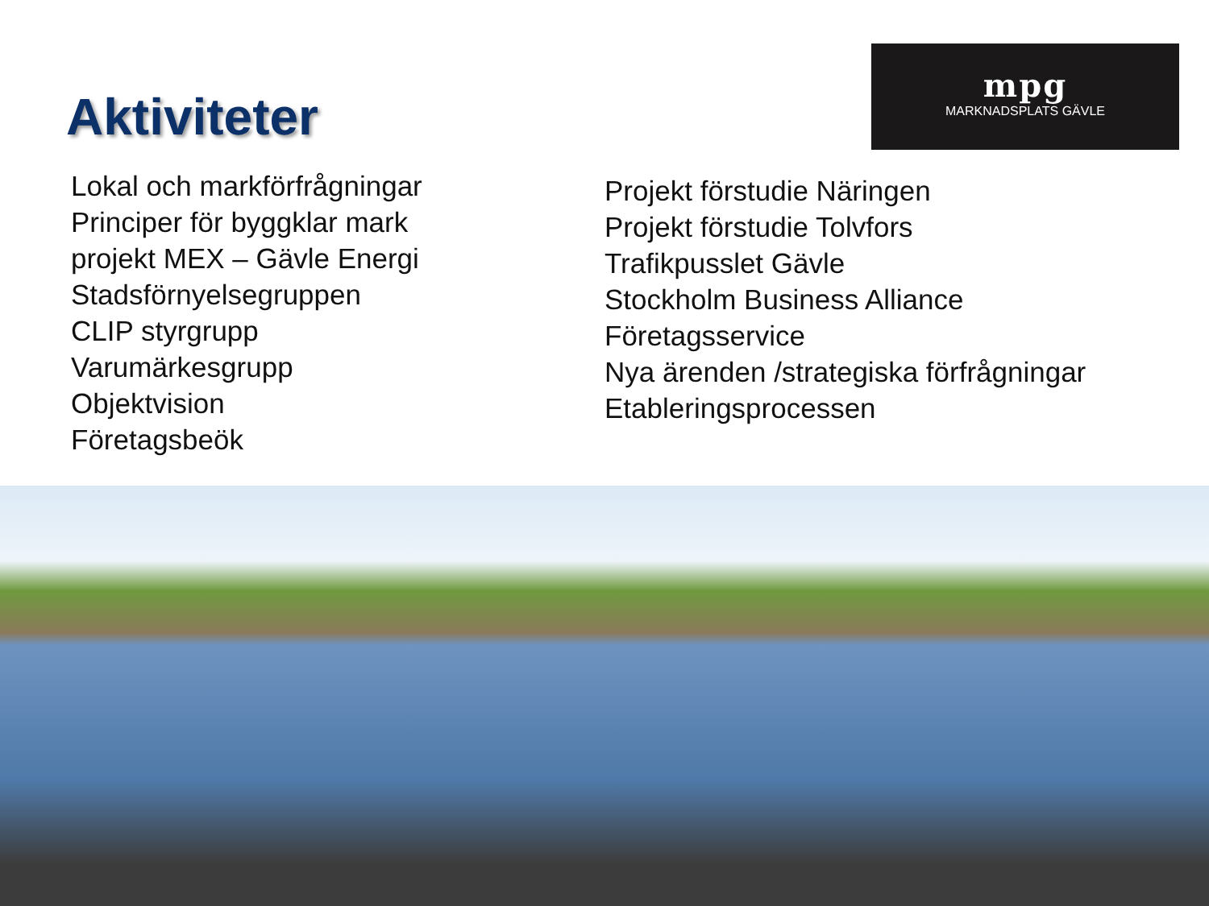Aktiviteter
mpg
MARKNADSPLATS GÄVLE
Lokal och markförfrågningar
Principer för byggklar mark
projekt MEX – Gävle Energi
Stadsförnyelsegruppen
CLIP styrgrupp
Varumärkesgrupp
Objektvision
Företagsbeök
Projekt förstudie Näringen
Projekt förstudie Tolvfors
Trafikpusslet Gävle
Stockholm Business Alliance
Företagsservice
Nya ärenden /strategiska förfrågningar
Etableringsprocessen